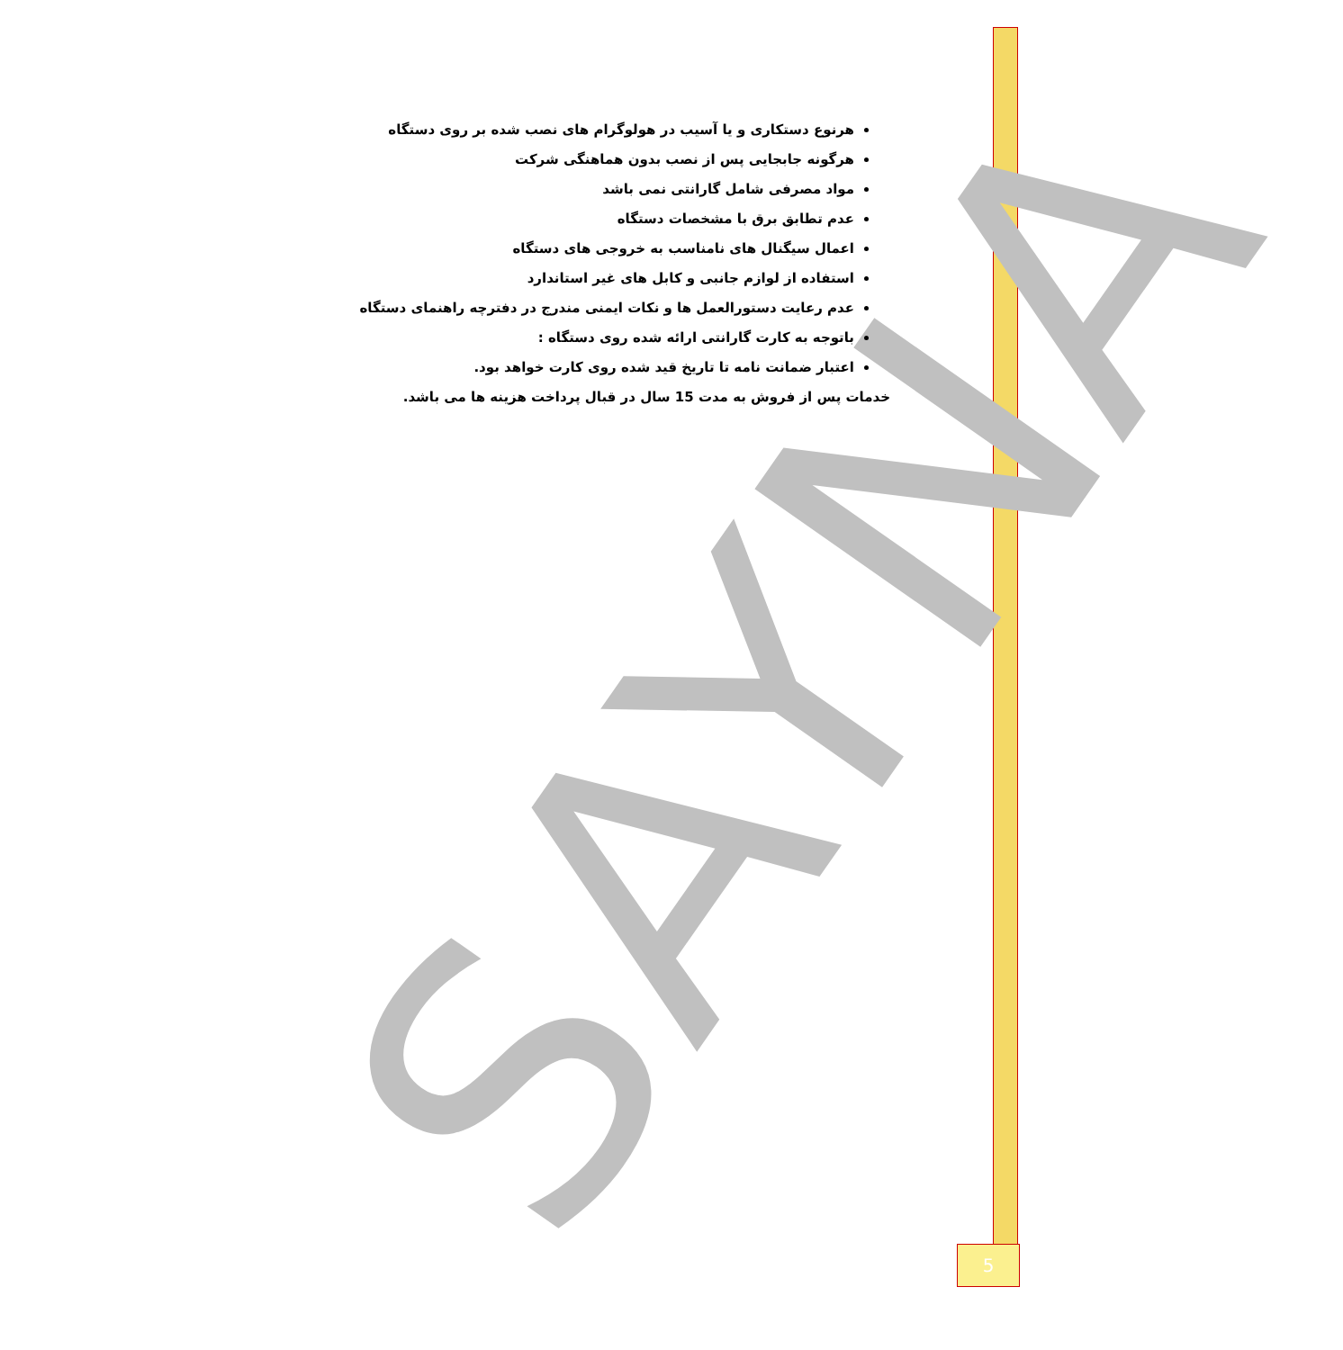SAYNA
هرنوع دستکاری و یا آسیب در هولوگرام های نصب شده بر روی دستگاه
هرگونه جابجایی پس از نصب بدون هماهنگی شرکت
مواد مصرفی شامل گارانتی نمی باشد
عدم تطابق برق با مشخصات دستگاه
اعمال سیگنال های نامناسب به خروجی های دستگاه
استفاده از لوازم جانبی و کابل های غیر استاندارد
عدم رعایت دستورالعمل ها و نکات ایمنی مندرج در دفترچه راهنمای دستگاه
باتوجه به کارت گارانتی ارائه شده روی دستگاه :
اعتبار ضمانت نامه تا تاریخ قید شده روی کارت خواهد بود.
خدمات پس از فروش به مدت 15 سال در قبال پرداخت هزینه ها می باشد.
5